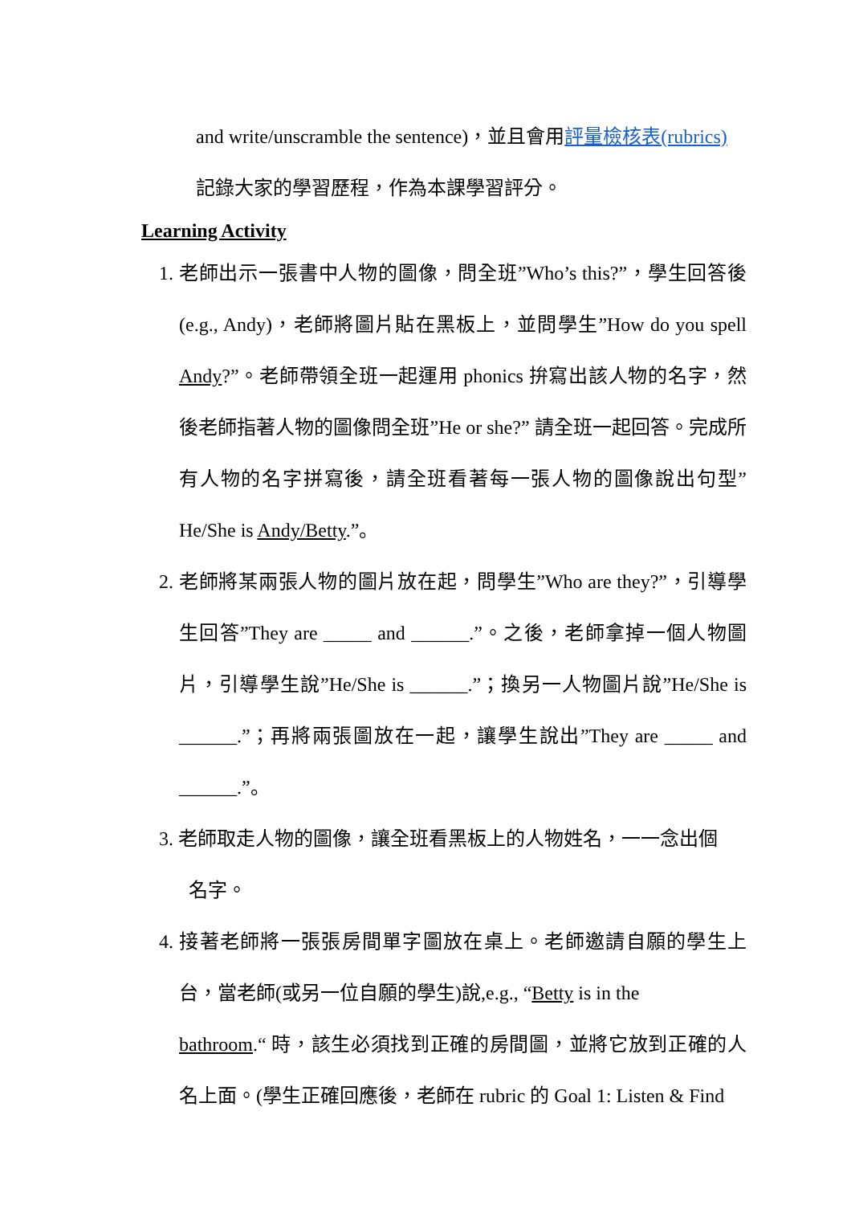and write/unscramble the sentence)，並且會用評量檢核表(rubrics)
記錄大家的學習歷程，作為本課學習評分。
Learning Activity
1. 老師出示一張書中人物的圖像，問全班”Who’s this?”，學生回答後(e.g., Andy)，老師將圖片貼在黑板上，並問學生”How do you spell Andy?”。老師帶領全班一起運用 phonics 拚寫出該人物的名字，然後老師指著人物的圖像問全班”He or she?” 請全班一起回答。完成所有人物的名字拼寫後，請全班看著每一張人物的圖像說出句型”He/She is Andy/Betty.”。
2. 老師將某兩張人物的圖片放在起，問學生”Who are they?”，引導學生回答”They are _____ and ______.”。之後，老師拿掉一個人物圖片，引導學生說”He/She is ______.”；換另一人物圖片說”He/She is ______.”；再將兩張圖放在一起，讓學生說出”They are _____ and ______.”。
3. 老師取走人物的圖像，讓全班看黑板上的人物姓名，一一念出個
名字。
4. 接著老師將一張張房間單字圖放在桌上。老師邀請自願的學生上台，當老師(或另一位自願的學生)說,e.g., “Betty is in the
bathroom.“ 時，該生必須找到正確的房間圖，並將它放到正確的人名上面。(學生正確回應後，老師在 rubric 的 Goal 1: Listen & Find